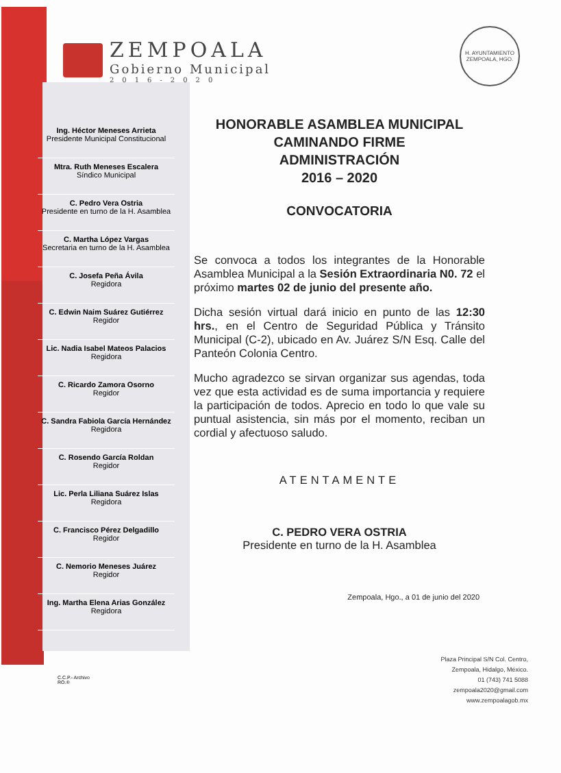ZEMPOALA
Gobierno Municipal
2016-2020
H. AYUNTAMIENTO
ZEMPOALA, HGO.
Ing. Héctor Meneses Arrieta
Presidente Municipal Constitucional
Mtra. Ruth Meneses Escalera
Síndico Municipal
C. Pedro Vera Ostria
Presidente en turno de la H. Asamblea
C. Martha López Vargas
Secretaria en turno de la H. Asamblea
C. Josefa Peña Ávila
Regidora
C. Edwin Naim Suárez Gutiérrez
Regidor
Lic. Nadia Isabel Mateos Palacios
Regidora
C. Ricardo Zamora Osorno
Regidor
C. Sandra Fabiola García Hernández
Regidora
C. Rosendo García Roldan
Regidor
Lic. Perla Liliana Suárez Islas
Regidora
C. Francisco Pérez Delgadillo
Regidor
C. Nemorio Meneses Juárez
Regidor
Ing. Martha Elena Arias González
Regidora
HONORABLE ASAMBLEA MUNICIPAL
CAMINANDO FIRME
ADMINISTRACIÓN
2016 – 2020
CONVOCATORIA
Se convoca a todos los integrantes de la Honorable Asamblea Municipal a la Sesión Extraordinaria N0. 72 el próximo martes 02 de junio del presente año.
Dicha sesión virtual dará inicio en punto de las 12:30 hrs., en el Centro de Seguridad Pública y Tránsito Municipal (C-2), ubicado en Av. Juárez S/N Esq. Calle del Panteón Colonia Centro.
Mucho agradezco se sirvan organizar sus agendas, toda vez que esta actividad es de suma importancia y requiere la participación de todos. Aprecio en todo lo que vale su puntual asistencia, sin más por el momento, reciban un cordial y afectuoso saludo.
ATENTAMENTE
C. PEDRO VERA OSTRIA
Presidente en turno de la H. Asamblea
Zempoala, Hgo., a 01 de junio del 2020
C.C.P.- Archivo
RO.®
Plaza Principal S/N Col. Centro,
Zempoala, Hidalgo, México.
01 (743) 741 5088
zempoala2020@gmail.com
www.zempoalagob.mx